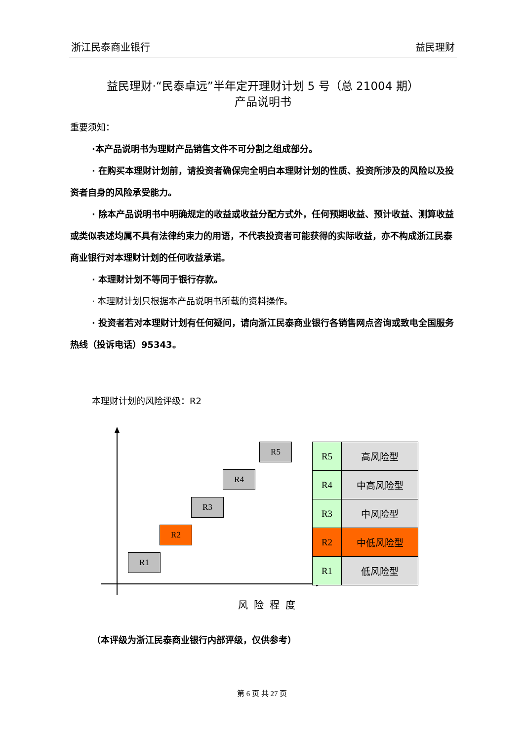浙江民泰商业银行 益民理财
益民理财·“民泰卓远”半年定开理财计划 5 号（总 21004 期）
产品说明书
重要须知：
·本产品说明书为理财产品销售文件不可分割之组成部分。
· 在购买本理财计划前，请投资者确保完全明白本理财计划的性质、投资所涉及的风险以及投资者自身的风险承受能力。
· 除本产品说明书中明确规定的收益或收益分配方式外，任何预期收益、预计收益、测算收益或类似表述均属不具有法律约束力的用语，不代表投资者可能获得的实际收益，亦不构成浙江民泰商业银行对本理财计划的任何收益承诺。
· 本理财计划不等同于银行存款。
· 本理财计划只根据本产品说明书所载的资料操作。
· 投资者若对本理财计划有任何疑问，请向浙江民泰商业银行各销售网点咨询或致电全国服务热线（投诉电话）95343。
本理财计划的风险评级：R2
R5
R4
R3
R2
R1
| R5 | 高风险型 |
| R4 | 中高风险型 |
| R3 | 中风险型 |
| R2 | 中低风险型 |
| R1 | 低风险型 |
风险程度
（本评级为浙江民泰商业银行内部评级，仅供参考）
第 6 页 共 27 页